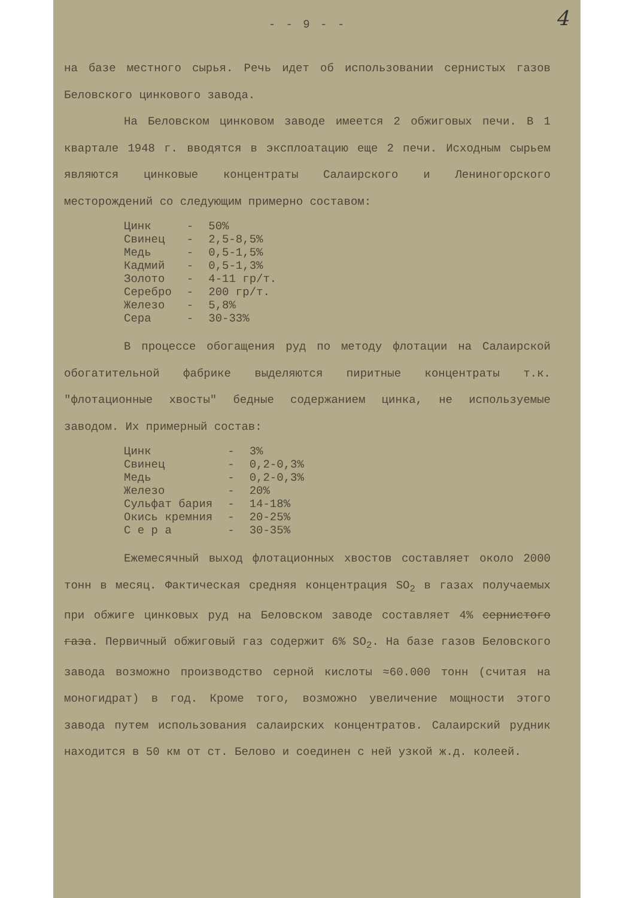4
- - 9 - -
на базе местного сырья. Речь идет об использовании сернистых газов Беловского цинкового завода.
На Беловском цинковом заводе имеется 2 обжиговых печи. В 1 квартале 1948 г. вводятся в эксплоатацию еще 2 печи. Исходным сырьем являются цинковые концентраты Салаирского и Лениногорского месторождений со следующим примерно составом:
| Цинк | - | 50% |
| Свинец | - | 2,5-8,5% |
| Медь | - | 0,5-1,5% |
| Кадмий | - | 0,5-1,3% |
| Золото | - | 4-11 гр/т. |
| Серебро | - | 200 гр/т. |
| Железо | - | 5,8% |
| Сера | - | 30-33% |
В процессе обогащения руд по методу флотации на Салаирской обогатительной фабрике выделяются пиритные концентраты т.к. "флотационные хвосты" бедные содержанием цинка, не используемые заводом. Их примерный состав:
| Цинк | - | 3% |
| Свинец | - | 0,2-0,3% |
| Медь | - | 0,2-0,3% |
| Железо | - | 20% |
| Сульфат бария | - | 14-18% |
| Окись кремния | - | 20-25% |
| С е р а | - | 30-35% |
Ежемесячный выход флотационных хвостов составляет около 2000 тонн в месяц. Фактическая средняя концентрация SO<sub>2</sub> в газах получаемых при обжиге цинковых руд на Беловском заводе составляет 4% сернистого газа. Первичный обжиговый газ содержит 6% SO<sub>2</sub>. На базе газов Беловского завода возможно производство серной кислоты ≈60.000 тонн (считая на моногидрат) в год. Кроме того, возможно увеличение мощности этого завода путем использования салаирских концентратов. Салаирский рудник находится в 50 км от ст. Белово и соединен с ней узкой ж.д. колеей.